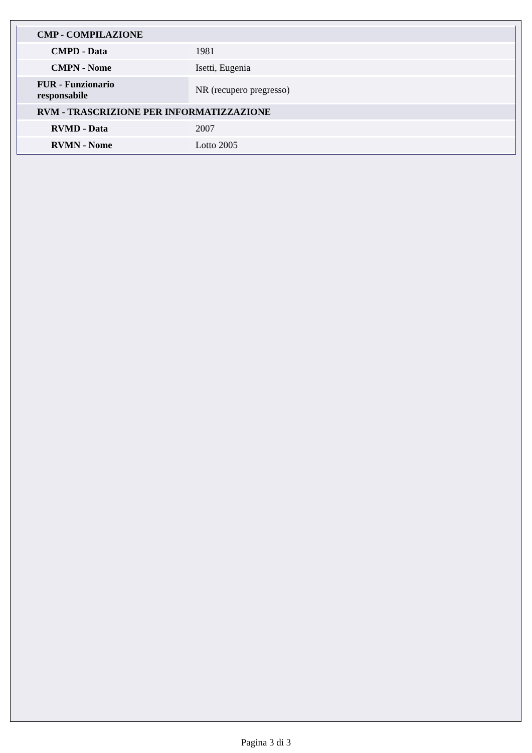| CMP - COMPILAZIONE | |
| CMPD - Data | 1981 |
| CMPN - Nome | Isetti, Eugenia |
| FUR - Funzionario responsabile | NR (recupero pregresso) |
| RVM - TRASCRIZIONE PER INFORMATIZZAZIONE | |
| RVMD - Data | 2007 |
| RVMN - Nome | Lotto 2005 |
Pagina 3 di 3